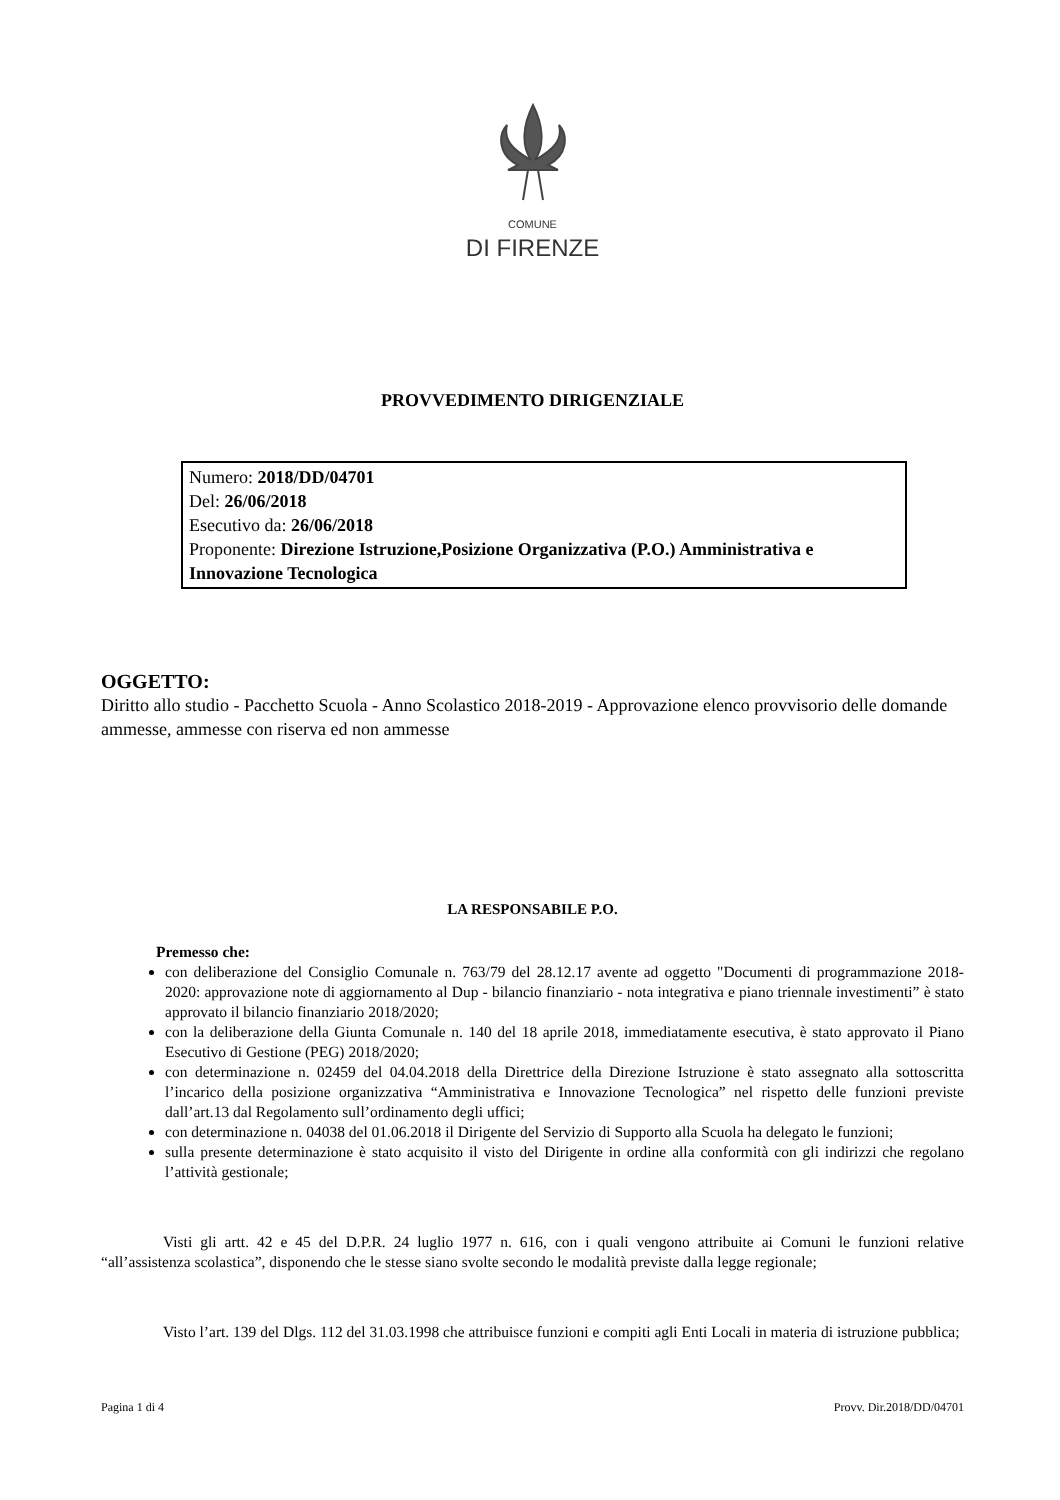COMUNE
DI FIRENZE
PROVVEDIMENTO DIRIGENZIALE
Numero: 2018/DD/04701
Del: 26/06/2018
Esecutivo da: 26/06/2018
Proponente: Direzione Istruzione,Posizione Organizzativa (P.O.) Amministrativa e Innovazione Tecnologica
OGGETTO:
Diritto allo studio - Pacchetto Scuola - Anno Scolastico 2018-2019 - Approvazione elenco provvisorio delle domande ammesse, ammesse con riserva ed non ammesse
LA RESPONSABILE P.O.
Premesso che:
con deliberazione del Consiglio Comunale n. 763/79 del 28.12.17 avente ad oggetto "Documenti di programmazione 2018-2020: approvazione note di aggiornamento al Dup - bilancio finanziario - nota integrativa e piano triennale investimenti” è stato approvato il bilancio finanziario 2018/2020;
con la deliberazione della Giunta Comunale n. 140 del 18 aprile 2018, immediatamente esecutiva, è stato approvato il Piano Esecutivo di Gestione (PEG) 2018/2020;
con determinazione n. 02459 del 04.04.2018 della Direttrice della Direzione Istruzione è stato assegnato alla sottoscritta l’incarico della posizione organizzativa “Amministrativa e Innovazione Tecnologica” nel rispetto delle funzioni previste dall’art.13 dal Regolamento sull’ordinamento degli uffici;
con determinazione n. 04038 del 01.06.2018 il Dirigente del Servizio di Supporto alla Scuola ha delegato le funzioni;
sulla presente determinazione è stato acquisito il visto del Dirigente in ordine alla conformità con gli indirizzi che regolano l’attività gestionale;
Visti gli artt. 42 e 45 del D.P.R. 24 luglio 1977 n. 616, con i quali vengono attribuite ai Comuni le funzioni relative “all’assistenza scolastica”, disponendo che le stesse siano svolte secondo le modalità previste dalla legge regionale;
Visto l’art. 139 del Dlgs. 112 del 31.03.1998 che attribuisce funzioni e compiti agli Enti Locali in materia di istruzione pubblica;
Pagina 1 di 4 Provv. Dir.2018/DD/04701